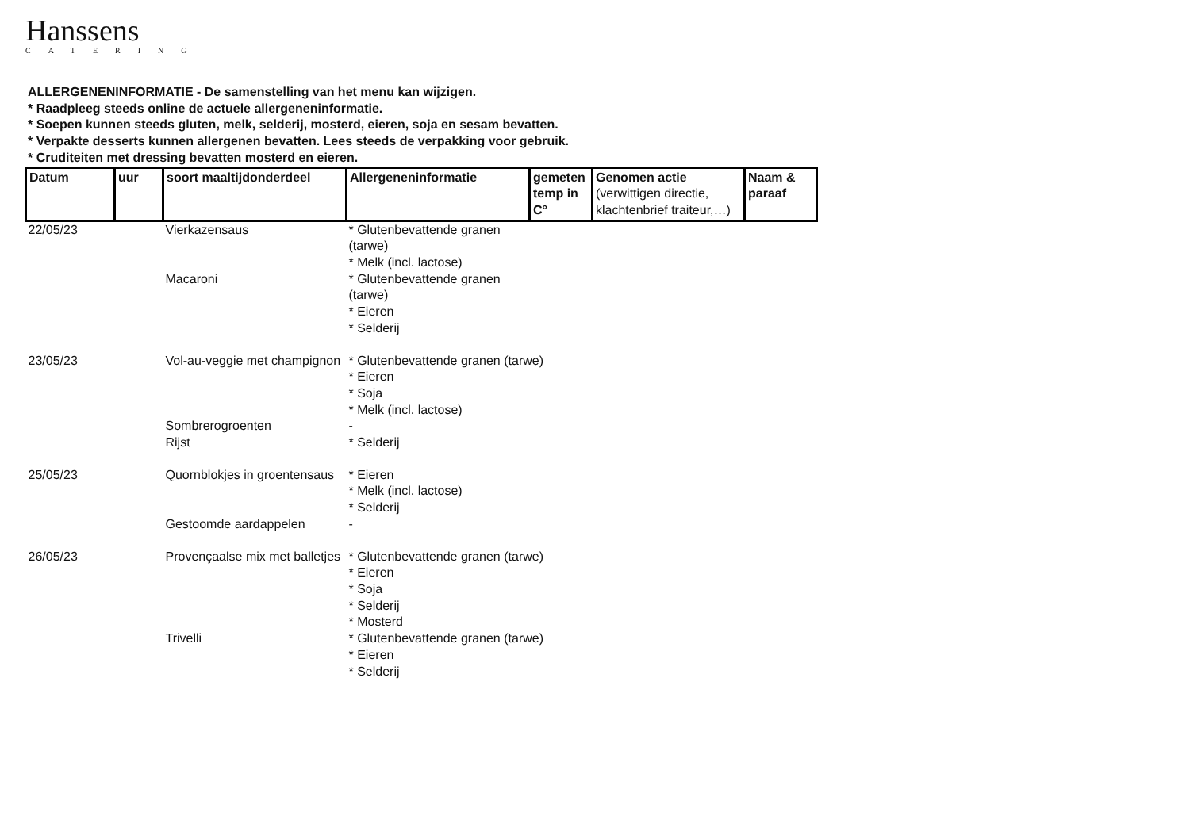Hanssens
CATERING
ALLERGENENINFORMATIE - De samenstelling van het menu kan wijzigen.
* Raadpleeg steeds online de actuele allergeneninformatie.
* Soepen kunnen steeds gluten, melk, selderij, mosterd, eieren, soja en sesam bevatten.
* Verpakte desserts kunnen allergenen bevatten. Lees steeds de verpakking voor gebruik.
* Cruditeiten met dressing bevatten mosterd en eieren.
| Datum | uur | soort maaltijdonderdeel | Allergeneninformatie | gemeten temp in C° | Genomen actie (verwittigen directie, klachtenbrief traiteur,…) | Naam & paraaf |
| --- | --- | --- | --- | --- | --- | --- |
| 22/05/23 | | Vierkazensaus | * Glutenbevattende granen (tarwe) * Melk (incl. lactose) | | | |
| | | Macaroni | * Glutenbevattende granen (tarwe) * Eieren * Selderij | | | |
| 23/05/23 | | Vol-au-veggie met champignon | * Glutenbevattende granen (tarwe) * Eieren * Soja * Melk (incl. lactose) | | | |
| | | Sombrerogroenten | - | | | |
| | | Rijst | * Selderij | | | |
| 25/05/23 | | Quornblokjes in groentensaus | * Eieren * Melk (incl. lactose) * Selderij | | | |
| | | Gestoomde aardappelen | - | | | |
| 26/05/23 | | Provençaalse mix met balletjes | * Glutenbevattende granen (tarwe) * Eieren * Soja * Selderij * Mosterd | | | |
| | | Trivelli | * Glutenbevattende granen (tarwe) * Eieren * Selderij | | | |